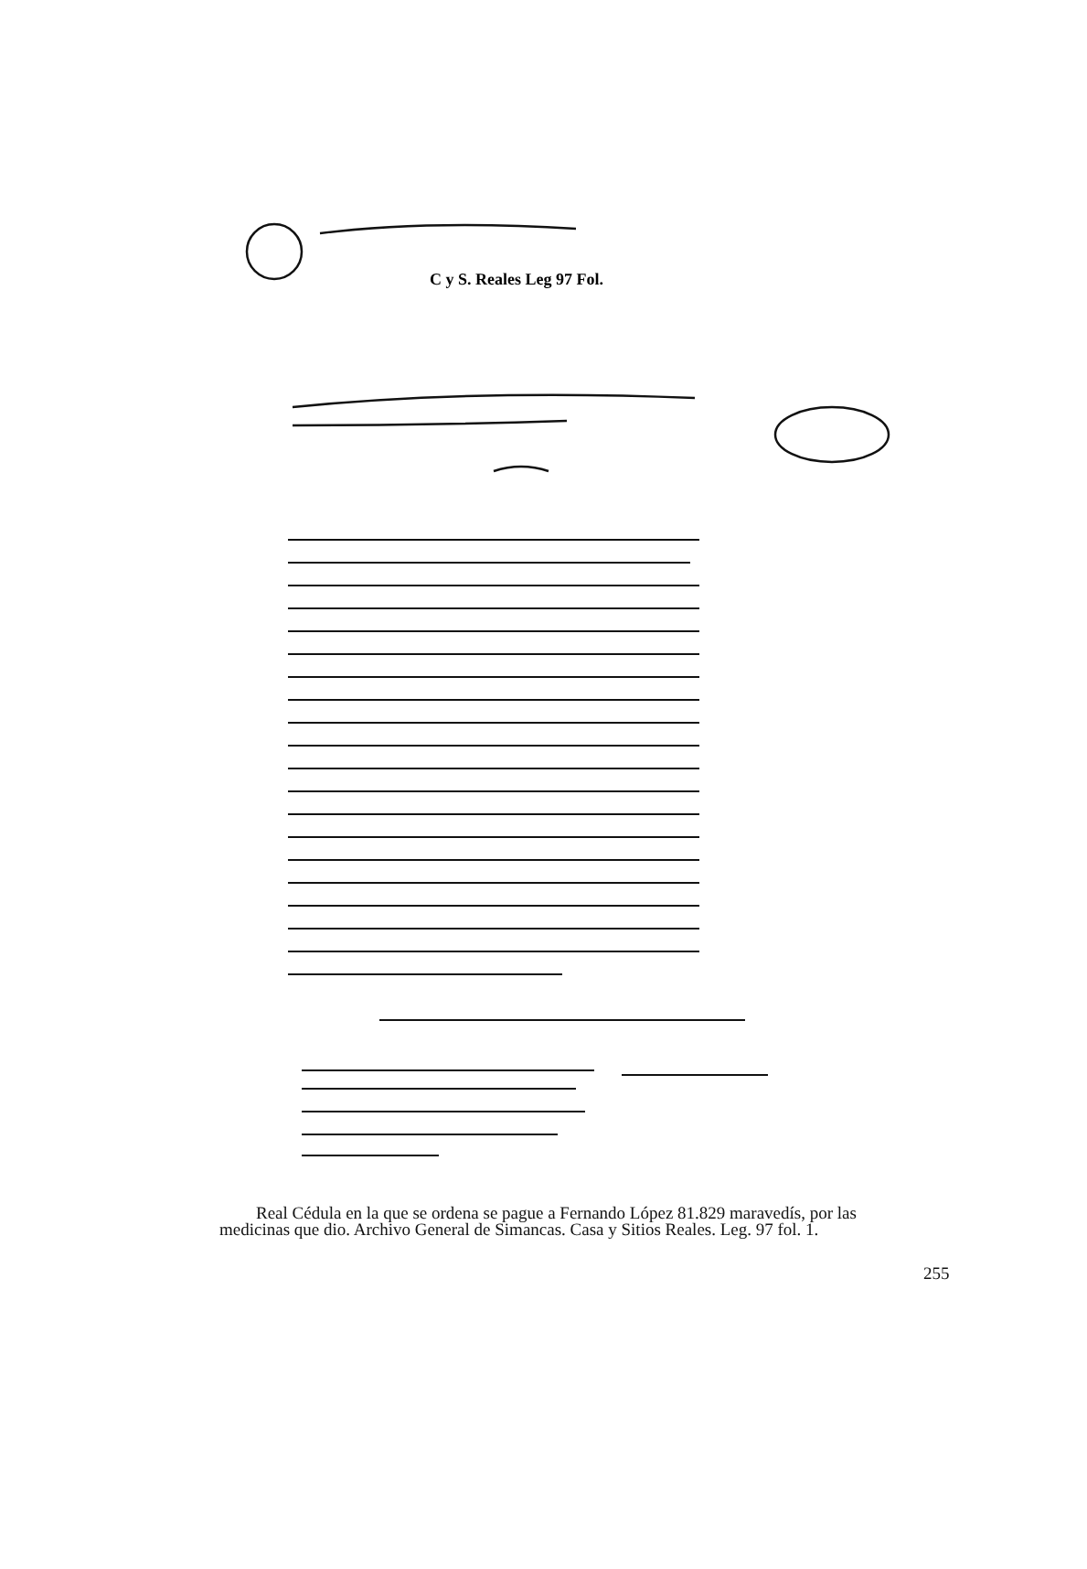C y S. Reales Leg 97 Fol.
Real Cédula en la que se ordena se pague a Fernando López 81.829 maravedís, por las medicinas que dio. Archivo General de Simancas. Casa y Sitios Reales. Leg. 97 fol. 1.
255